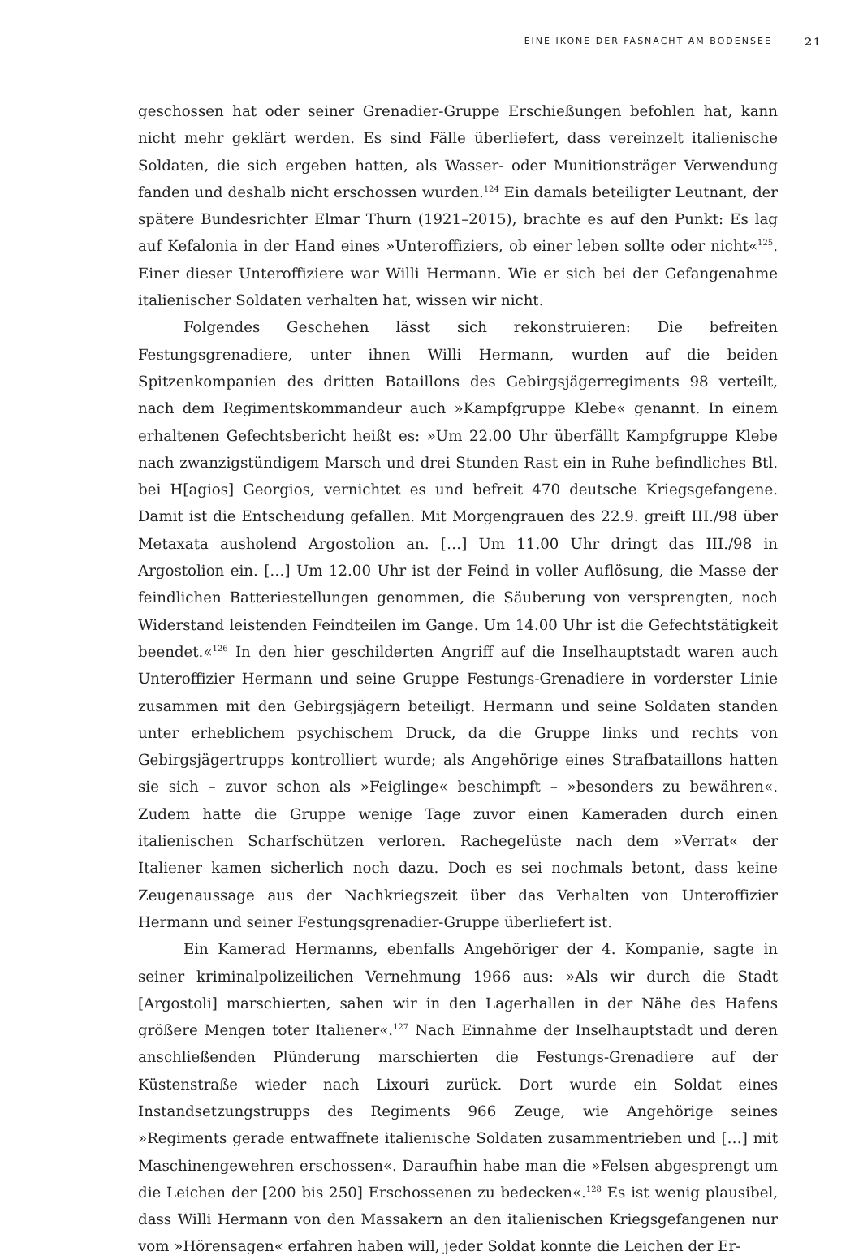EINE IKONE DER FASNACHT AM BODENSEE 21
geschossen hat oder seiner Grenadier-Gruppe Erschießungen befohlen hat, kann nicht mehr geklärt werden. Es sind Fälle überliefert, dass vereinzelt italienische Soldaten, die sich ergeben hatten, als Wasser- oder Munitionsträger Verwendung fanden und deshalb nicht erschossen wurden.<sup>124</sup> Ein damals beteiligter Leutnant, der spätere Bundesrichter Elmar Thurn (1921–2015), brachte es auf den Punkt: Es lag auf Kefalonia in der Hand eines »Unteroffiziers, ob einer leben sollte oder nicht«<sup>125</sup>. Einer dieser Unteroffiziere war Willi Hermann. Wie er sich bei der Gefangenahme italienischer Soldaten verhalten hat, wissen wir nicht.
Folgendes Geschehen lässt sich rekonstruieren: Die befreiten Festungsgrenadiere, unter ihnen Willi Hermann, wurden auf die beiden Spitzenkompanien des dritten Bataillons des Gebirgsjägerregiments 98 verteilt, nach dem Regimentskommandeur auch »Kampfgruppe Klebe« genannt. In einem erhaltenen Gefechtsbericht heißt es: »Um 22.00 Uhr überfällt Kampfgruppe Klebe nach zwanzigstündigem Marsch und drei Stunden Rast ein in Ruhe befindliches Btl. bei H[agios] Georgios, vernichtet es und befreit 470 deutsche Kriegsgefangene. Damit ist die Entscheidung gefallen. Mit Morgengrauen des 22.9. greift III./98 über Metaxata ausholend Argostolion an. […] Um 11.00 Uhr dringt das III./98 in Argostolion ein. […] Um 12.00 Uhr ist der Feind in voller Auflösung, die Masse der feindlichen Batteriestellungen genommen, die Säuberung von versprengten, noch Widerstand leistenden Feindteilen im Gange. Um 14.00 Uhr ist die Gefechtstätigkeit beendet.«<sup>126</sup> In den hier geschilderten Angriff auf die Inselhauptstadt waren auch Unteroffizier Hermann und seine Gruppe Festungs-Grenadiere in vorderster Linie zusammen mit den Gebirgsjägern beteiligt. Hermann und seine Soldaten standen unter erheblichem psychischem Druck, da die Gruppe links und rechts von Gebirgsjägertrupps kontrolliert wurde; als Angehörige eines Strafbataillons hatten sie sich – zuvor schon als »Feiglinge« beschimpft – »besonders zu bewähren«. Zudem hatte die Gruppe wenige Tage zuvor einen Kameraden durch einen italienischen Scharfschützen verloren. Rachegelüste nach dem »Verrat« der Italiener kamen sicherlich noch dazu. Doch es sei nochmals betont, dass keine Zeugenaussage aus der Nachkriegszeit über das Verhalten von Unteroffizier Hermann und seiner Festungsgrenadier-Gruppe überliefert ist.
Ein Kamerad Hermanns, ebenfalls Angehöriger der 4. Kompanie, sagte in seiner kriminalpolizeilichen Vernehmung 1966 aus: »Als wir durch die Stadt [Argostoli] marschierten, sahen wir in den Lagerhallen in der Nähe des Hafens größere Mengen toter Italiener«.<sup>127</sup> Nach Einnahme der Inselhauptstadt und deren anschließenden Plünderung marschierten die Festungs-Grenadiere auf der Küstenstraße wieder nach Lixouri zurück. Dort wurde ein Soldat eines Instandsetzungstrupps des Regiments 966 Zeuge, wie Angehörige seines »Regiments gerade entwaffnete italienische Soldaten zusammentrieben und […] mit Maschinengewehren erschossen«. Daraufhin habe man die »Felsen abgesprengt um die Leichen der [200 bis 250] Erschossenen zu bedecken«.<sup>128</sup> Es ist wenig plausibel, dass Willi Hermann von den Massakern an den italienischen Kriegsgefangenen nur vom »Hörensagen« erfahren haben will, jeder Soldat konnte die Leichen der Er-